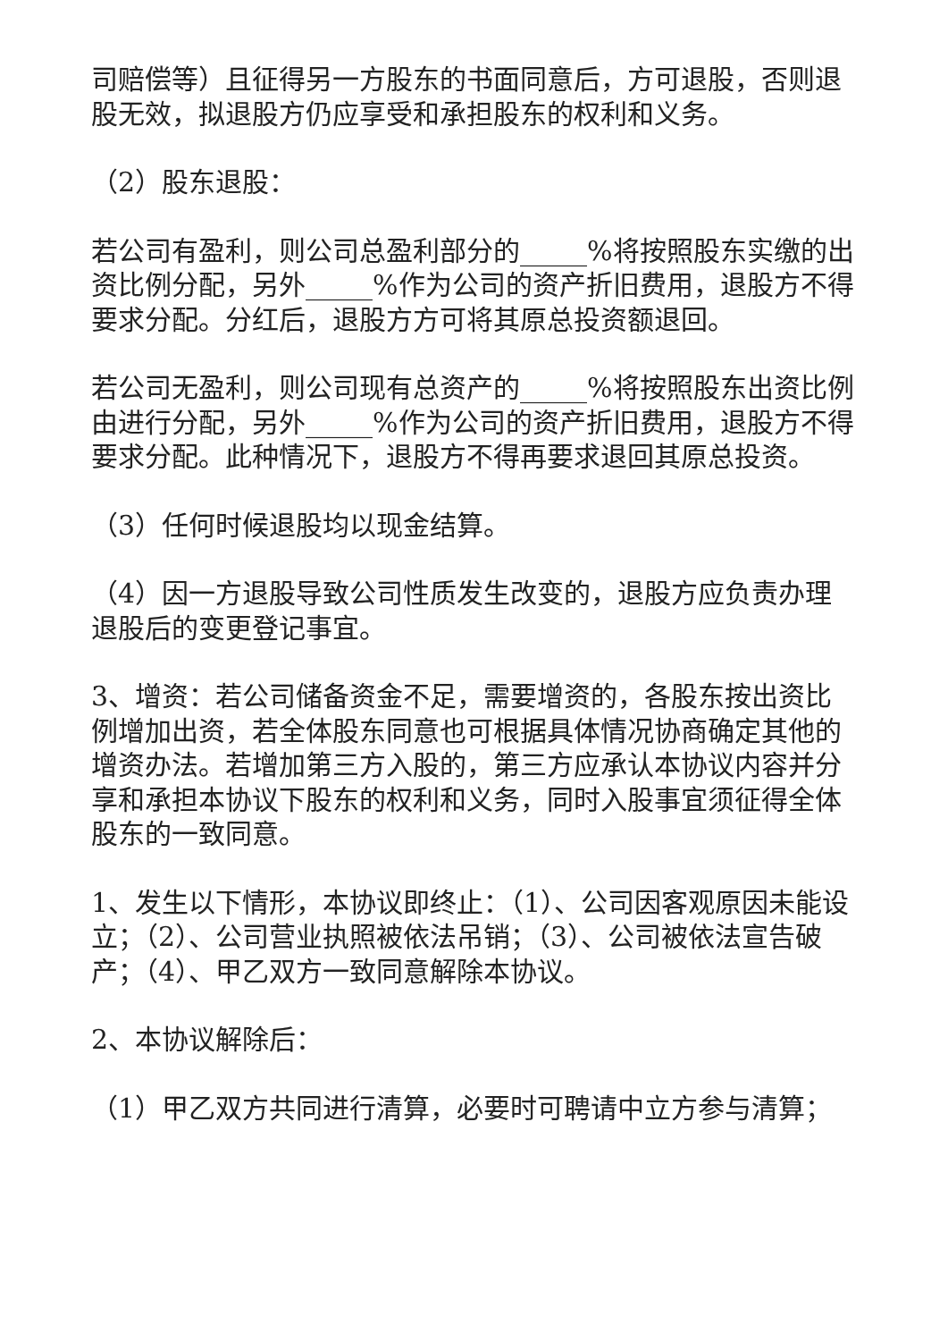司赔偿等）且征得另一方股东的书面同意后，方可退股，否则退股无效，拟退股方仍应享受和承担股东的权利和义务。
（2）股东退股：
若公司有盈利，则公司总盈利部分的_____%将按照股东实缴的出资比例分配，另外_____%作为公司的资产折旧费用，退股方不得要求分配。分红后，退股方方可将其原总投资额退回。
若公司无盈利，则公司现有总资产的_____%将按照股东出资比例由进行分配，另外_____%作为公司的资产折旧费用，退股方不得要求分配。此种情况下，退股方不得再要求退回其原总投资。
（3）任何时候退股均以现金结算。
（4）因一方退股导致公司性质发生改变的，退股方应负责办理退股后的变更登记事宜。
3、增资：若公司储备资金不足，需要增资的，各股东按出资比例增加出资，若全体股东同意也可根据具体情况协商确定其他的增资办法。若增加第三方入股的，第三方应承认本协议内容并分享和承担本协议下股东的权利和义务，同时入股事宜须征得全体股东的一致同意。
1、发生以下情形，本协议即终止：（1）、公司因客观原因未能设立；（2）、公司营业执照被依法吊销；（3）、公司被依法宣告破产；（4）、甲乙双方一致同意解除本协议。
2、本协议解除后：
（1）甲乙双方共同进行清算，必要时可聘请中立方参与清算；